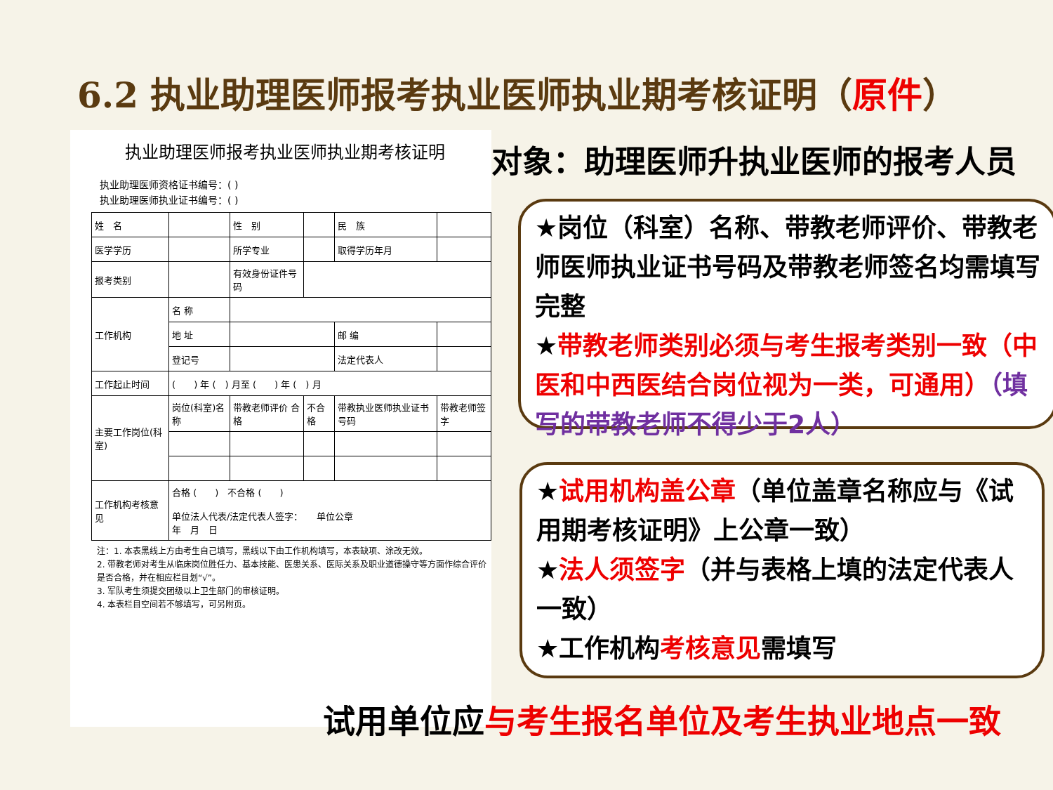6.2 执业助理医师报考执业医师执业期考核证明（原件）
执业助理医师报考执业医师执业期考核证明
执业助理医师资格证书编号：( )
执业助理医师执业证书编号：( )
| 姓 名 | | 性 别 | | | 民 族 | |
| 医学学历 | | 所学专业 | | | 取得学历年月 | |
| 报考类别 | | 有效身份证件号码 | | | | |
| 工作机构 | 名 称 | | | | | |
| | 地 址 | | | | 邮 编 | |
| | 登记号 | | | | 法定代表人 | |
| 工作起止时间 | ( ) 年 ( ) 月至 ( ) 年 ( ) 月 | | | | | |
| 主要工作岗位(科室) | 岗位(科室)名称 | 带教老师评价 合格 | 不合格 | 带教执业医师执业证书号码 | | 带教老师签字 |
| 工作机构考核意见 | 合格 ( ) 不合格 ( ) 单位法人代表/法定代表人签字： 单位公章 年 月 日 | | | | | |
注：1. 本表黑线上方由考生自己填写，黑线以下由工作机构填写，本表缺项、涂改无效。
2. 带教老师对考生从临床岗位胜任力、基本技能、医患关系、医际关系及职业道德操守等方面作综合评价是否合格，并在相应栏目划“√”。
3. 军队考生须提交团级以上卫生部门的审核证明。
4. 本表栏目空间若不够填写，可另附页。
对象：助理医师升执业医师的报考人员
★岗位（科室）名称、带教老师评价、带教老师医师执业证书号码及带教老师签名均需填写完整
★带教老师类别必须与考生报考类别一致（中医和中西医结合岗位视为一类，可通用）（填写的带教老师不得少于2人）
★试用机构盖公章（单位盖章名称应与《试用期考核证明》上公章一致）
★法人须签字（并与表格上填的法定代表人一致）
★工作机构考核意见需填写
试用单位应与考生报名单位及考生执业地点一致